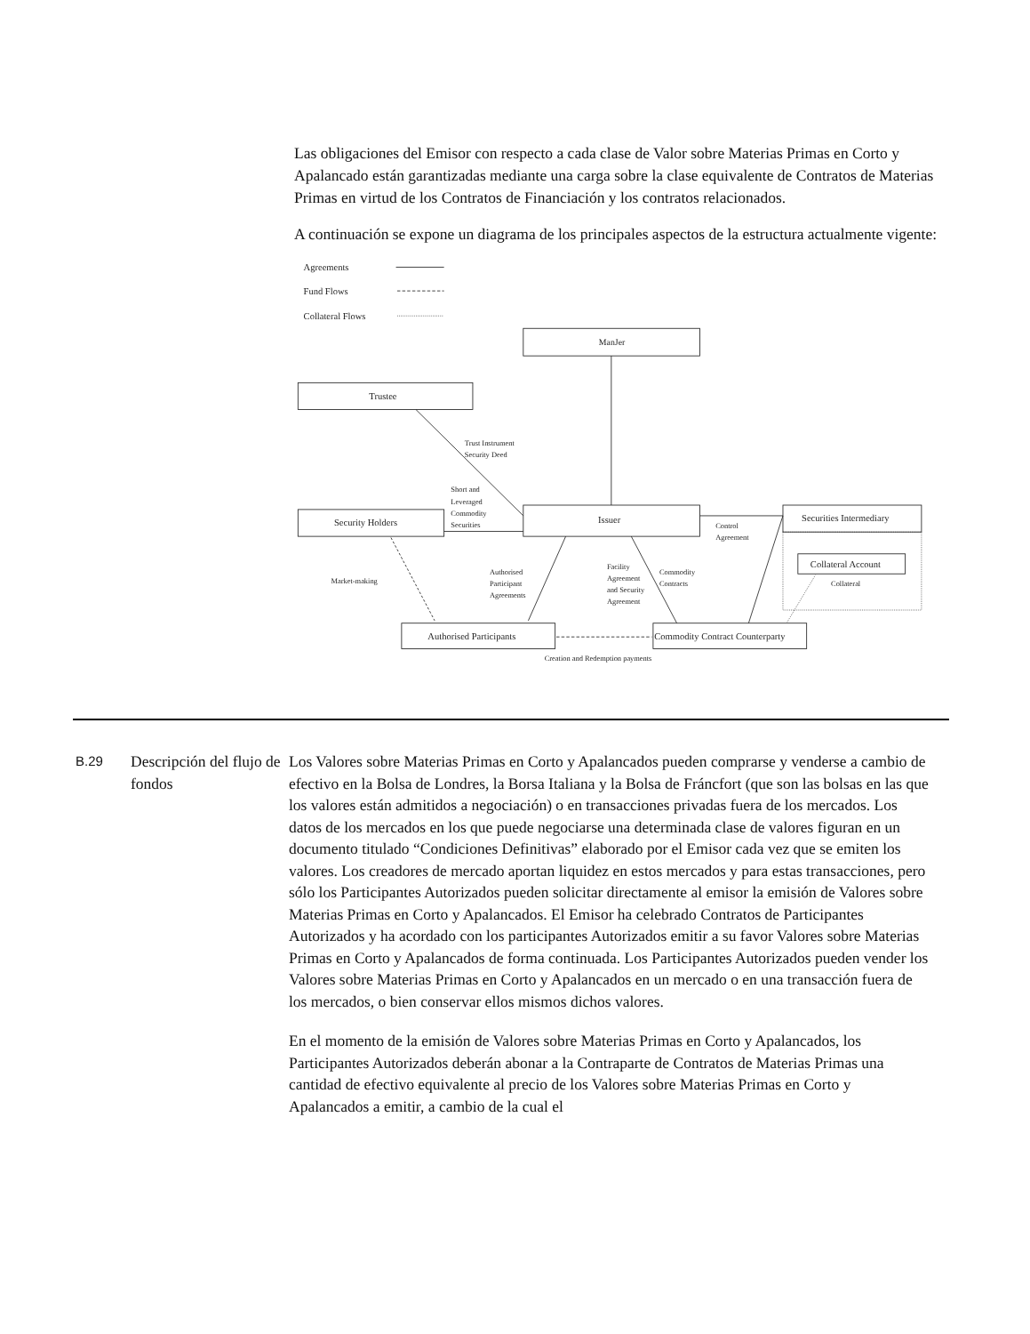Las obligaciones del Emisor con respecto a cada clase de Valor sobre Materias Primas en Corto y Apalancado están garantizadas mediante una carga sobre la clase equivalente de Contratos de Materias Primas en virtud de los Contratos de Financiación y los contratos relacionados.
A continuación se expone un diagrama de los principales aspectos de la estructura actualmente vigente:
Agreements
Fund Flows
Collateral Flows
ManJer
Trustee
Trust Instrument
Security Deed
Short and
Leveraged
Commodity
Securities
Security Holders
Issuer
Control
Agreement
Securities Intermediary
Collateral Account
Collateral
Market-making
Authorised
Participant
Agreements
Facility
Agreement
and Security
Agreement
Commodity
Contracts
Authorised Participants
Commodity Contract Counterparty
Creation and Redemption payments
B.29
Descripción del flujo de fondos
Los Valores sobre Materias Primas en Corto y Apalancados pueden comprarse y venderse a cambio de efectivo en la Bolsa de Londres, la Borsa Italiana y la Bolsa de Fráncfort (que son las bolsas en las que los valores están admitidos a negociación) o en transacciones privadas fuera de los mercados. Los datos de los mercados en los que puede negociarse una determinada clase de valores figuran en un documento titulado “Condiciones Definitivas” elaborado por el Emisor cada vez que se emiten los valores. Los creadores de mercado aportan liquidez en estos mercados y para estas transacciones, pero sólo los Participantes Autorizados pueden solicitar directamente al emisor la emisión de Valores sobre Materias Primas en Corto y Apalancados. El Emisor ha celebrado Contratos de Participantes Autorizados y ha acordado con los participantes Autorizados emitir a su favor Valores sobre Materias Primas en Corto y Apalancados de forma continuada. Los Participantes Autorizados pueden vender los Valores sobre Materias Primas en Corto y Apalancados en un mercado o en una transacción fuera de los mercados, o bien conservar ellos mismos dichos valores.
En el momento de la emisión de Valores sobre Materias Primas en Corto y Apalancados, los Participantes Autorizados deberán abonar a la Contraparte de Contratos de Materias Primas una cantidad de efectivo equivalente al precio de los Valores sobre Materias Primas en Corto y Apalancados a emitir, a cambio de la cual el